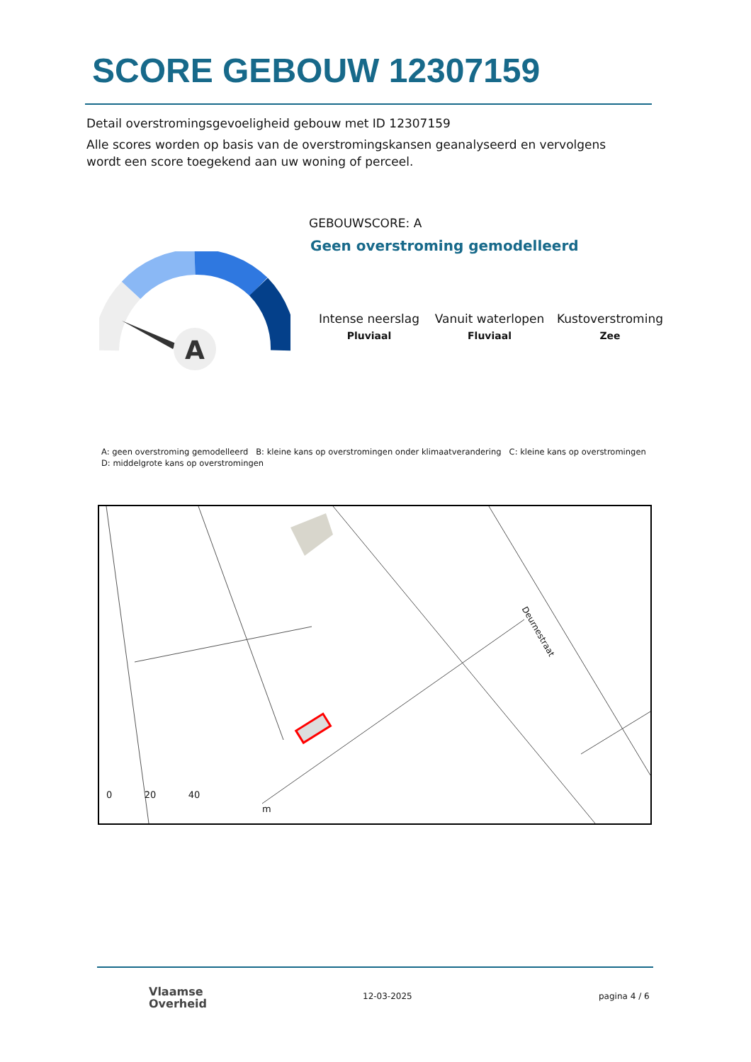SCORE GEBOUW 12307159
Detail overstromingsgevoeligheid gebouw met ID 12307159
Alle scores worden op basis van de overstromingskansen geanalyseerd en vervolgens wordt een score toegekend aan uw woning of perceel.
A
GEBOUWSCORE: A
Geen overstroming gemodelleerd
Intense neerslag
Pluviaal
Vanuit waterlopen
Fluviaal
Kustoverstroming
Zee
A: geen overstroming gemodelleerd B: kleine kans op overstromingen onder klimaatverandering C: kleine kans op overstromingen D: middelgrote kans op overstromingen
0 20 40
m
Deurnestraat
Vlaamse
Overheid
12-03-2025 pagina 4 / 6